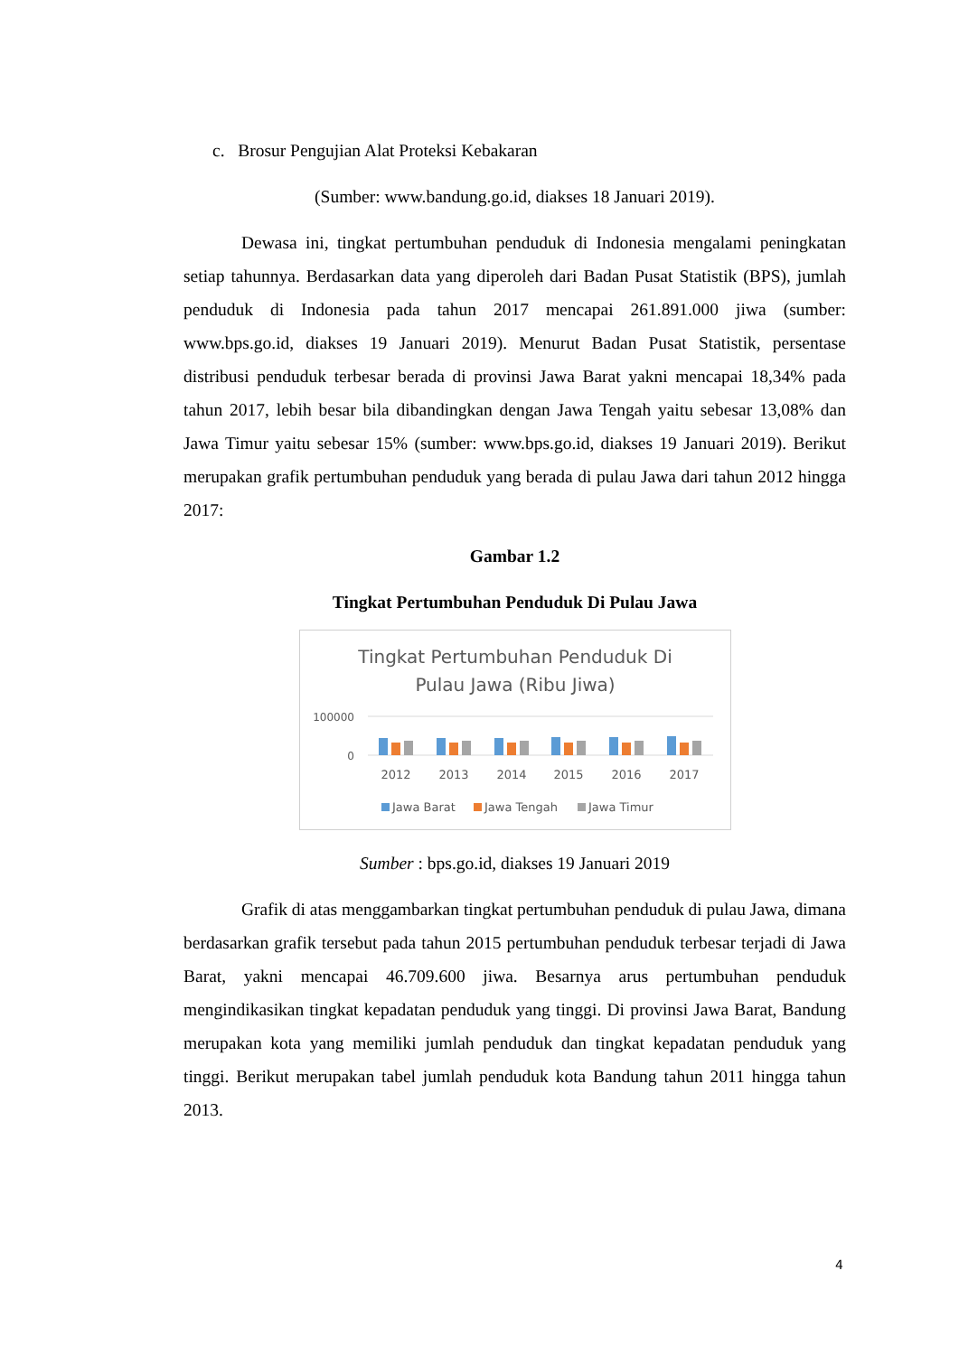c. Brosur Pengujian Alat Proteksi Kebakaran
(Sumber: www.bandung.go.id, diakses 18 Januari 2019).
Dewasa ini, tingkat pertumbuhan penduduk di Indonesia mengalami peningkatan setiap tahunnya. Berdasarkan data yang diperoleh dari Badan Pusat Statistik (BPS), jumlah penduduk di Indonesia pada tahun 2017 mencapai 261.891.000 jiwa (sumber: www.bps.go.id, diakses 19 Januari 2019). Menurut Badan Pusat Statistik, persentase distribusi penduduk terbesar berada di provinsi Jawa Barat yakni mencapai 18,34% pada tahun 2017, lebih besar bila dibandingkan dengan Jawa Tengah yaitu sebesar 13,08% dan Jawa Timur yaitu sebesar 15% (sumber: www.bps.go.id, diakses 19 Januari 2019). Berikut merupakan grafik pertumbuhan penduduk yang berada di pulau Jawa dari tahun 2012 hingga 2017:
Gambar 1.2
Tingkat Pertumbuhan Penduduk Di Pulau Jawa
Tingkat Pertumbuhan Penduduk Di
Pulau Jawa (Ribu Jiwa)
100000
0
2012
2013
2014
2015
2016
2017
Jawa Barat
Jawa Tengah
Jawa Timur
Sumber : bps.go.id, diakses 19 Januari 2019
Grafik di atas menggambarkan tingkat pertumbuhan penduduk di pulau Jawa, dimana berdasarkan grafik tersebut pada tahun 2015 pertumbuhan penduduk terbesar terjadi di Jawa Barat, yakni mencapai 46.709.600 jiwa. Besarnya arus pertumbuhan penduduk mengindikasikan tingkat kepadatan penduduk yang tinggi. Di provinsi Jawa Barat, Bandung merupakan kota yang memiliki jumlah penduduk dan tingkat kepadatan penduduk yang tinggi. Berikut merupakan tabel jumlah penduduk kota Bandung tahun 2011 hingga tahun 2013.
4